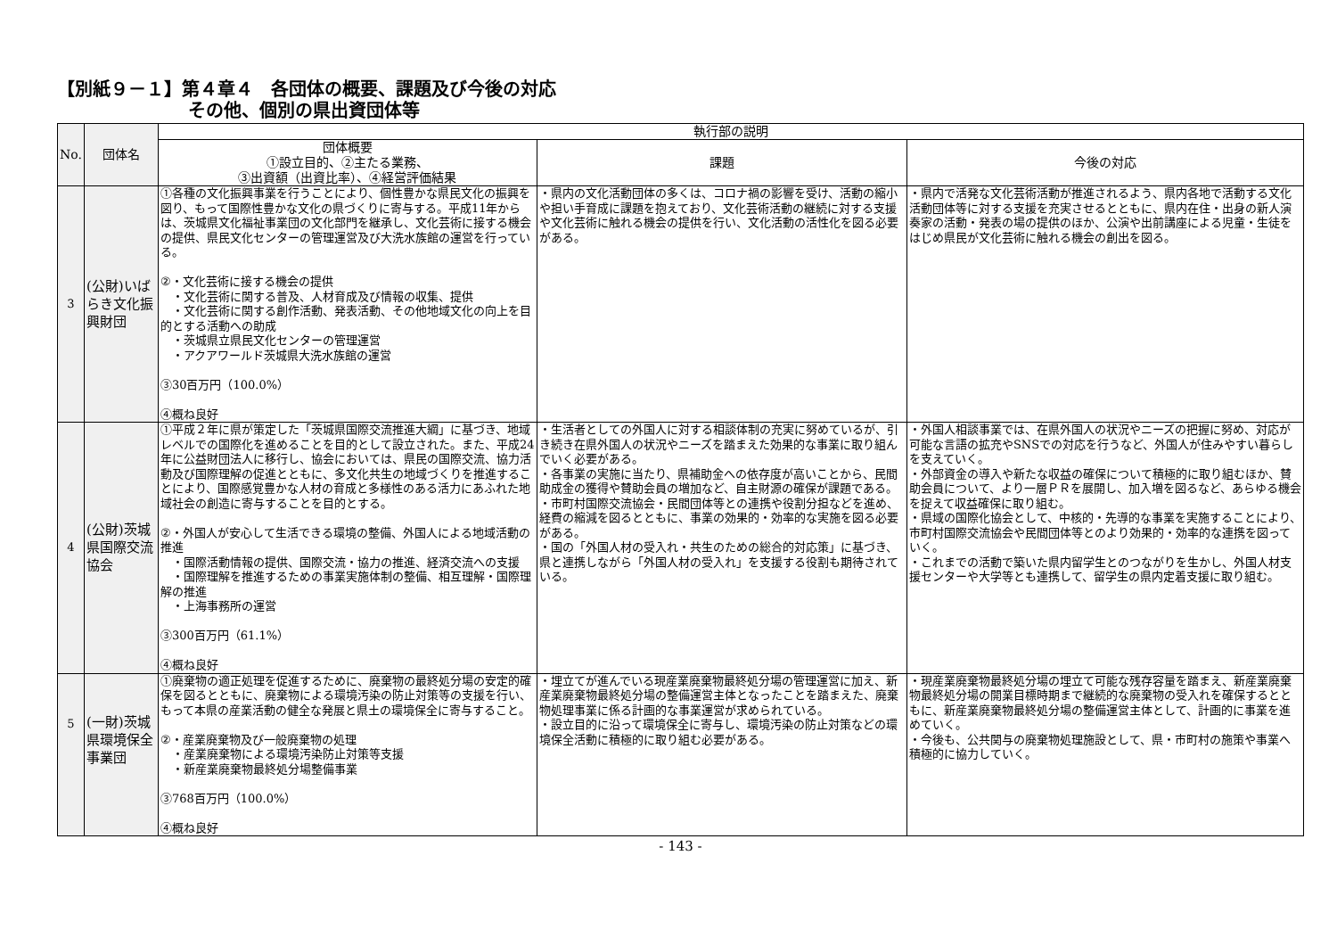【別紙９－１】第４章４　各団体の概要、課題及び今後の対応
その他、個別の県出資団体等
| No. | 団体名 | 執行部の説明 | | |
| --- | --- | --- | --- | --- |
| | | 団体概要 ①設立目的、②主たる業務、 ③出資額（出資比率）、④経営評価結果 | 課題 | 今後の対応 |
| 3 | (公財)いばらき文化振興財団 | ①各種の文化振興事業を行うことにより、個性豊かな県民文化の振興を図り、もって国際性豊かな文化の県づくりに寄与する。平成11年からは、茨城県文化福祉事業団の文化部門を継承し、文化芸術に接する機会の提供、県民文化センターの管理運営及び大洗水族館の運営を行っている。 ②・文化芸術に接する機会の提供 ・文化芸術に関する普及、人材育成及び情報の収集、提供 ・文化芸術に関する創作活動、発表活動、その他地域文化の向上を目的とする活動への助成 ・茨城県立県民文化センターの管理運営 ・アクアワールド茨城県大洗水族館の運営 ③30百万円（100.0%） ④概ね良好 | ・県内の文化活動団体の多くは、コロナ禍の影響を受け、活動の縮小や担い手育成に課題を抱えており、文化芸術活動の継続に対する支援や文化芸術に触れる機会の提供を行い、文化活動の活性化を図る必要がある。 | ・県内で活発な文化芸術活動が推進されるよう、県内各地で活動する文化活動団体等に対する支援を充実させるとともに、県内在住・出身の新人演奏家の活動・発表の場の提供のほか、公演や出前講座による児童・生徒をはじめ県民が文化芸術に触れる機会の創出を図る。 |
| 4 | (公財)茨城県国際交流協会 | ①平成２年に県が策定した「茨城県国際交流推進大綱」に基づき、地域レベルでの国際化を進めることを目的として設立された。また、平成24年に公益財団法人に移行し、協会においては、県民の国際交流、協力活動及び国際理解の促進とともに、多文化共生の地域づくりを推進することにより、国際感覚豊かな人材の育成と多様性のある活力にあふれた地域社会の創造に寄与することを目的とする。 ②・外国人が安心して生活できる環境の整備、外国人による地域活動の推進 ・国際活動情報の提供、国際交流・協力の推進、経済交流への支援 ・国際理解を推進するための事業実施体制の整備、相互理解・国際理解の推進 ・上海事務所の運営 ③300百万円（61.1%） ④概ね良好 | ・生活者としての外国人に対する相談体制の充実に努めているが、引き続き在県外国人の状況やニーズを踏まえた効果的な事業に取り組んでいく必要がある。 ・各事業の実施に当たり、県補助金への依存度が高いことから、民間助成金の獲得や賛助会員の増加など、自主財源の確保が課題である。 ・市町村国際交流協会・民間団体等との連携や役割分担などを進め、経費の縮減を図るとともに、事業の効果的・効率的な実施を図る必要がある。 ・国の「外国人材の受入れ・共生のための総合的対応策」に基づき、県と連携しながら「外国人材の受入れ」を支援する役割も期待されている。 | ・外国人相談事業では、在県外国人の状況やニーズの把握に努め、対応が可能な言語の拡充やSNSでの対応を行うなど、外国人が住みやすい暮らしを支えていく。 ・外部資金の導入や新たな収益の確保について積極的に取り組むほか、賛助会員について、より一層ＰＲを展開し、加入増を図るなど、あらゆる機会を捉えて収益確保に取り組む。 ・県域の国際化協会として、中核的・先導的な事業を実施することにより、市町村国際交流協会や民間団体等とのより効果的・効率的な連携を図っていく。 ・これまでの活動で築いた県内留学生とのつながりを生かし、外国人材支援センターや大学等とも連携して、留学生の県内定着支援に取り組む。 |
| 5 | (一財)茨城県環境保全事業団 | ①廃棄物の適正処理を促進するために、廃棄物の最終処分場の安定的確保を図るとともに、廃棄物による環境汚染の防止対策等の支援を行い、もって本県の産業活動の健全な発展と県土の環境保全に寄与すること。 ②・産業廃棄物及び一般廃棄物の処理 ・産業廃棄物による環境汚染防止対策等支援 ・新産業廃棄物最終処分場整備事業 ③768百万円（100.0%） ④概ね良好 | ・埋立てが進んでいる現産業廃棄物最終処分場の管理運営に加え、新産業廃棄物最終処分場の整備運営主体となったことを踏まえた、廃棄物処理事業に係る計画的な事業運営が求められている。 ・設立目的に沿って環境保全に寄与し、環境汚染の防止対策などの環境保全活動に積極的に取り組む必要がある。 | ・現産業廃棄物最終処分場の埋立て可能な残存容量を踏まえ、新産業廃棄物最終処分場の開業目標時期まで継続的な廃棄物の受入れを確保するとともに、新産業廃棄物最終処分場の整備運営主体として、計画的に事業を進めていく。 ・今後も、公共関与の廃棄物処理施設として、県・市町村の施策や事業へ積極的に協力していく。 |
- 143 -